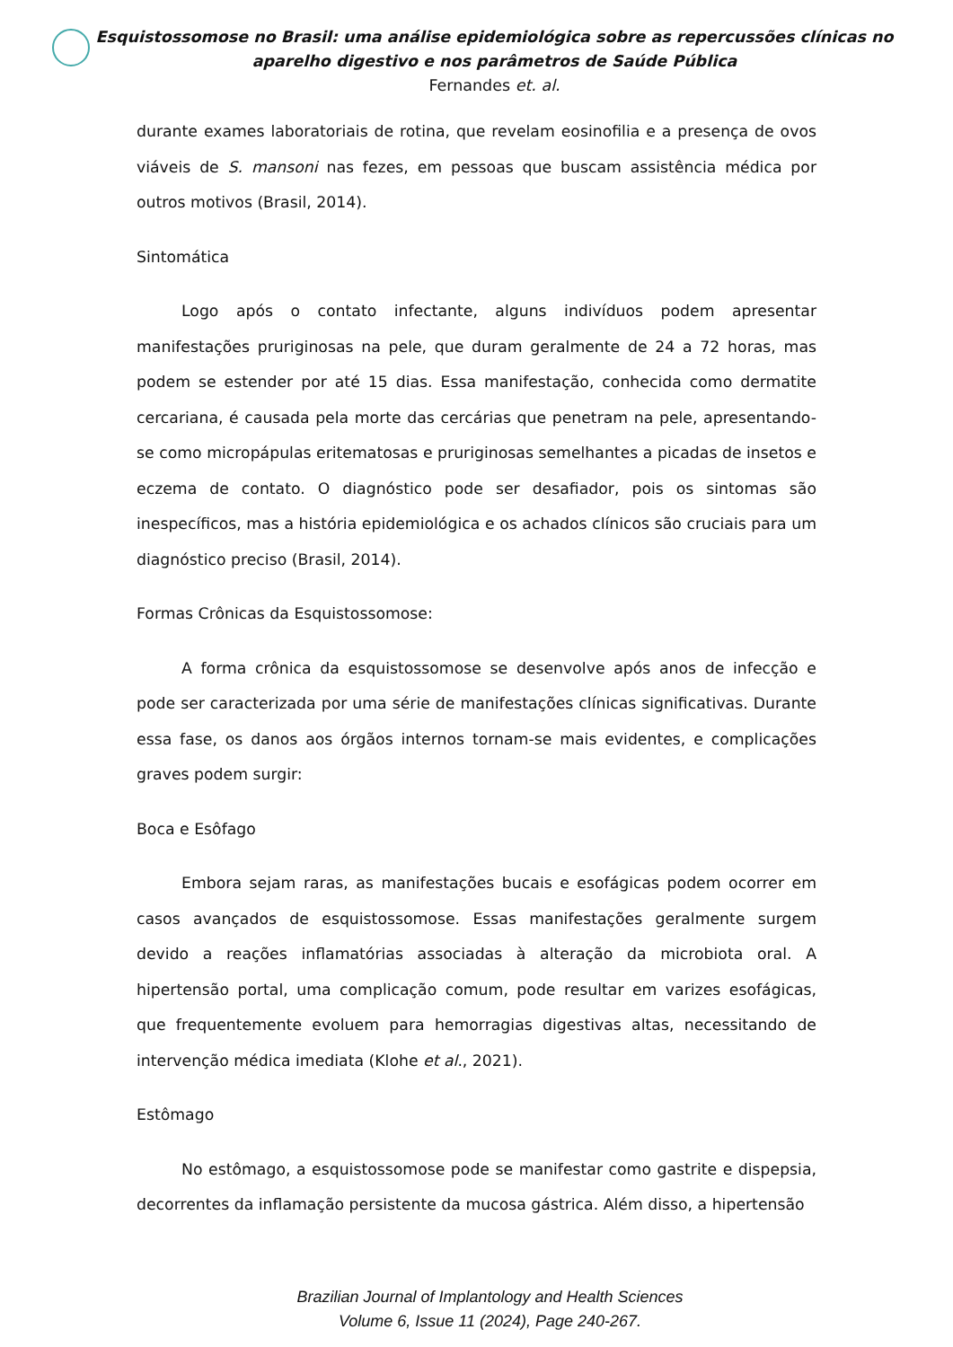Esquistossomose no Brasil: uma análise epidemiológica sobre as repercussões clínicas no aparelho digestivo e nos parâmetros de Saúde Pública
Fernandes et. al.
durante exames laboratoriais de rotina, que revelam eosinofilia e a presença de ovos viáveis de S. mansoni nas fezes, em pessoas que buscam assistência médica por outros motivos (Brasil, 2014).
Sintomática
Logo após o contato infectante, alguns indivíduos podem apresentar manifestações pruriginosas na pele, que duram geralmente de 24 a 72 horas, mas podem se estender por até 15 dias. Essa manifestação, conhecida como dermatite cercariana, é causada pela morte das cercárias que penetram na pele, apresentando-se como micropápulas eritematosas e pruriginosas semelhantes a picadas de insetos e eczema de contato. O diagnóstico pode ser desafiador, pois os sintomas são inespecíficos, mas a história epidemiológica e os achados clínicos são cruciais para um diagnóstico preciso (Brasil, 2014).
Formas Crônicas da Esquistossomose:
A forma crônica da esquistossomose se desenvolve após anos de infecção e pode ser caracterizada por uma série de manifestações clínicas significativas. Durante essa fase, os danos aos órgãos internos tornam-se mais evidentes, e complicações graves podem surgir:
Boca e Esôfago
Embora sejam raras, as manifestações bucais e esofágicas podem ocorrer em casos avançados de esquistossomose. Essas manifestações geralmente surgem devido a reações inflamatórias associadas à alteração da microbiota oral. A hipertensão portal, uma complicação comum, pode resultar em varizes esofágicas, que frequentemente evoluem para hemorragias digestivas altas, necessitando de intervenção médica imediata (Klohe et al., 2021).
Estômago
No estômago, a esquistossomose pode se manifestar como gastrite e dispepsia, decorrentes da inflamação persistente da mucosa gástrica. Além disso, a hipertensão
Brazilian Journal of Implantology and Health Sciences
Volume 6, Issue 11 (2024), Page 240-267.